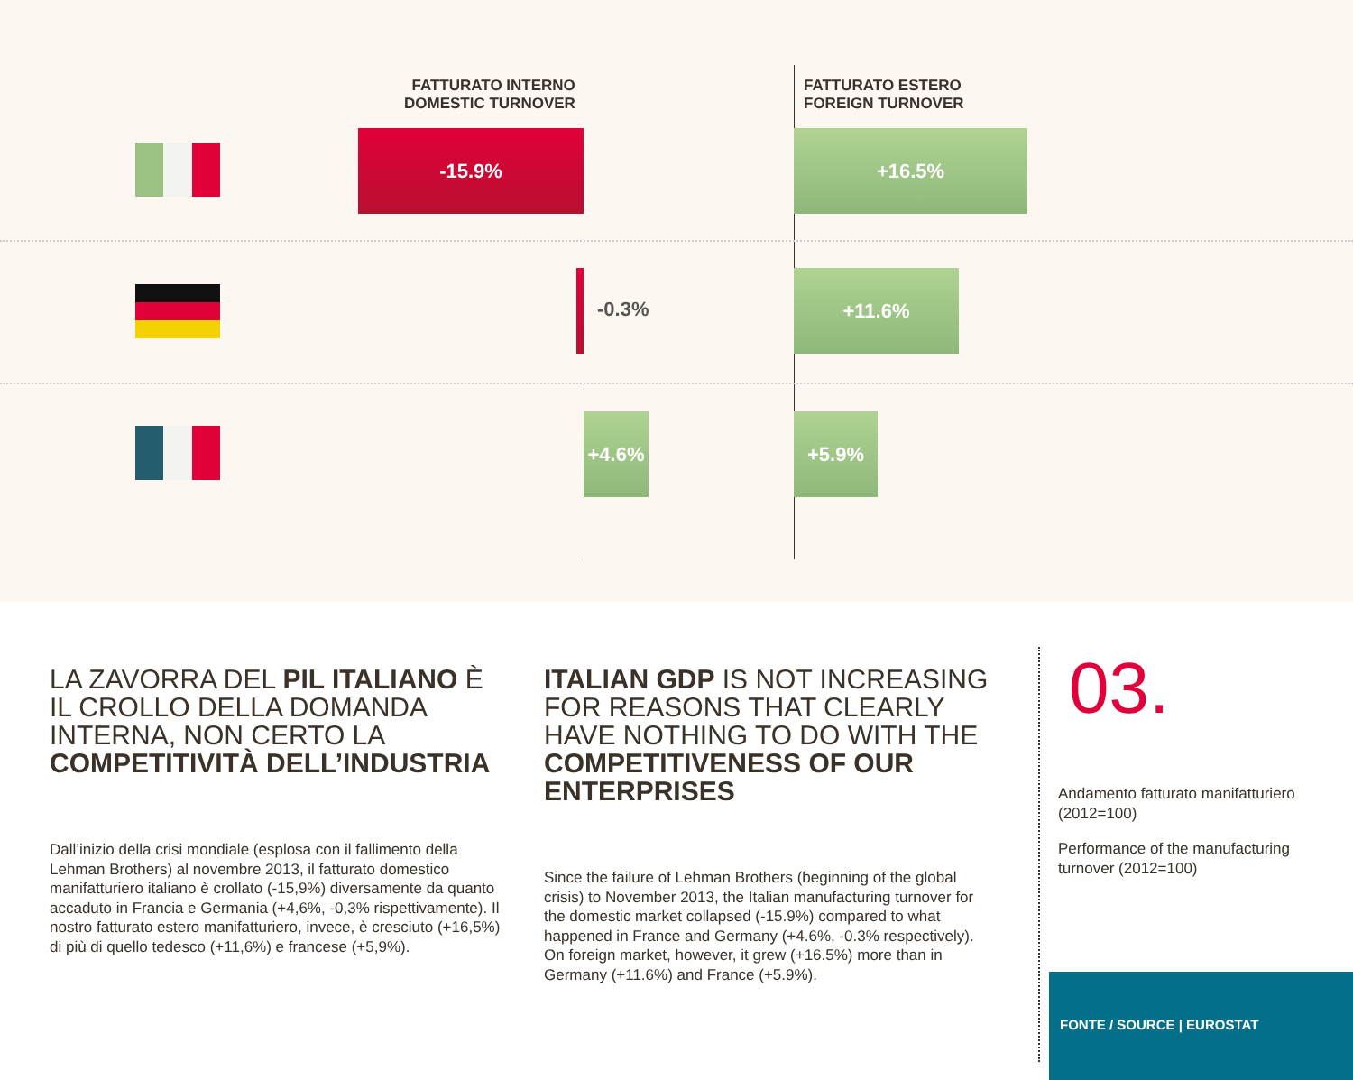FATTURATO INTERNO
DOMESTIC TURNOVER
FATTURATO ESTERO
FOREIGN TURNOVER
-15.9% +16.5%
-0.3%
+11.6%
+4.6% +5.9%
LA ZAVORRA DEL PIL ITALIANO È IL CROLLO DELLA DOMANDA INTERNA, NON CERTO LA COMPETITIVITÀ DELL’INDUSTRIA
Dall’inizio della crisi mondiale (esplosa con il fallimento della Lehman Brothers) al novembre 2013, il fatturato domestico manifatturiero italiano è crollato (-15,9%) diversamente da quanto accaduto in Francia e Germania (+4,6%, -0,3% rispettivamente). Il nostro fatturato estero manifatturiero, invece, è cresciuto (+16,5%) di più di quello tedesco (+11,6%) e francese (+5,9%).
ITALIAN GDP IS NOT INCREASING FOR REASONS THAT CLEARLY HAVE NOTHING TO DO WITH THE COMPETITIVENESS OF OUR ENTERPRISES
Since the failure of Lehman Brothers (beginning of the global crisis) to November 2013, the Italian manufacturing turnover for the domestic market collapsed (-15.9%) compared to what happened in France and Germany (+4.6%, -0.3% respectively). On foreign market, however, it grew (+16.5%) more than in Germany (+11.6%) and France (+5.9%).
03.
Andamento fatturato manifatturiero (2012=100)
Performance of the manufacturing turnover (2012=100)
FONTE / SOURCE | EUROSTAT